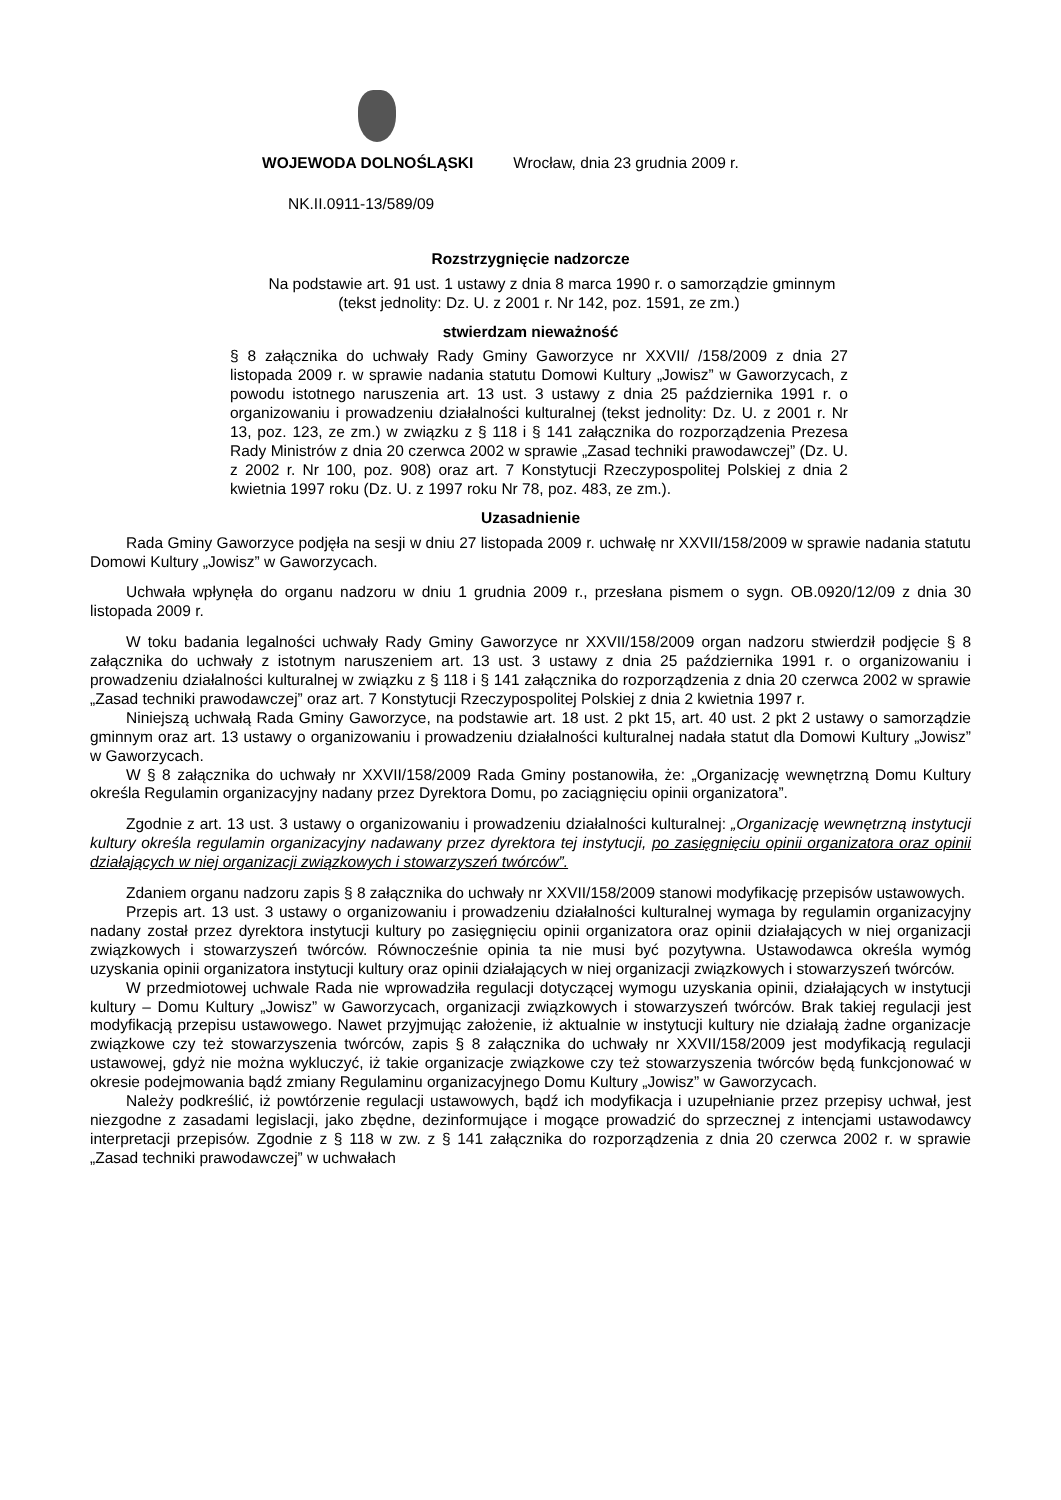WOJEWODA DOLNOŚLĄSKI Wrocław, dnia 23 grudnia 2009 r.
NK.II.0911-13/589/09
Rozstrzygnięcie nadzorcze
Na podstawie art. 91 ust. 1 ustawy z dnia 8 marca 1990 r. o samorządzie gminnym (tekst jednolity: Dz. U. z 2001 r. Nr 142, poz. 1591, ze zm.)
stwierdzam nieważność
§ 8 załącznika do uchwały Rady Gminy Gaworzyce nr XXVII/ /158/2009 z dnia 27 listopada 2009 r. w sprawie nadania statutu Domowi Kultury „Jowisz” w Gaworzycach, z powodu istotnego naruszenia art. 13 ust. 3 ustawy z dnia 25 października 1991 r. o organizowaniu i prowadzeniu działalności kulturalnej (tekst jednolity: Dz. U. z 2001 r. Nr 13, poz. 123, ze zm.) w związku z § 118 i § 141 załącznika do rozporządzenia Prezesa Rady Ministrów z dnia 20 czerwca 2002 w sprawie „Zasad techniki prawodawczej” (Dz. U. z 2002 r. Nr 100, poz. 908) oraz art. 7 Konstytucji Rzeczypospolitej Polskiej z dnia 2 kwietnia 1997 roku (Dz. U. z 1997 roku Nr 78, poz. 483, ze zm.).
Uzasadnienie
Rada Gminy Gaworzyce podjęła na sesji w dniu 27 listopada 2009 r. uchwałę nr XXVII/158/2009 w sprawie nadania statutu Domowi Kultury „Jowisz” w Gaworzycach.
Uchwała wpłynęła do organu nadzoru w dniu 1 grudnia 2009 r., przesłana pismem o sygn. OB.0920/12/09 z dnia 30 listopada 2009 r.
W toku badania legalności uchwały Rady Gminy Gaworzyce nr XXVII/158/2009 organ nadzoru stwierdził podjęcie § 8 załącznika do uchwały z istotnym naruszeniem art. 13 ust. 3 ustawy z dnia 25 października 1991 r. o organizowaniu i prowadzeniu działalności kulturalnej w związku z § 118 i § 141 załącznika do rozporządzenia z dnia 20 czerwca 2002 w sprawie „Zasad techniki prawodawczej” oraz art. 7 Konstytucji Rzeczypospolitej Polskiej z dnia 2 kwietnia 1997 r.
Niniejszą uchwałą Rada Gminy Gaworzyce, na podstawie art. 18 ust. 2 pkt 15, art. 40 ust. 2 pkt 2 ustawy o samorządzie gminnym oraz art. 13 ustawy o organizowaniu i prowadzeniu działalności kulturalnej nadała statut dla Domowi Kultury „Jowisz” w Gaworzycach.
W § 8 załącznika do uchwały nr XXVII/158/2009 Rada Gminy postanowiła, że: „Organizację wewnętrzną Domu Kultury określa Regulamin organizacyjny nadany przez Dyrektora Domu, po zaciągnięciu opinii organizatora”.
Zgodnie z art. 13 ust. 3 ustawy o organizowaniu i prowadzeniu działalności kulturalnej: „Organizację wewnętrzną instytucji kultury określa regulamin organizacyjny nadawany przez dyrektora tej instytucji, po zasięgnięciu opinii organizatora oraz opinii działających w niej organizacji związkowych i stowarzyszeń twórców”.
Zdaniem organu nadzoru zapis § 8 załącznika do uchwały nr XXVII/158/2009 stanowi modyfikację przepisów ustawowych.
Przepis art. 13 ust. 3 ustawy o organizowaniu i prowadzeniu działalności kulturalnej wymaga by regulamin organizacyjny nadany został przez dyrektora instytucji kultury po zasięgnięciu opinii organizatora oraz opinii działających w niej organizacji związkowych i stowarzyszeń twórców. Równocześnie opinia ta nie musi być pozytywna. Ustawodawca określa wymóg uzyskania opinii organizatora instytucji kultury oraz opinii działających w niej organizacji związkowych i stowarzyszeń twórców.
W przedmiotowej uchwale Rada nie wprowadziła regulacji dotyczącej wymogu uzyskania opinii, działających w instytucji kultury – Domu Kultury „Jowisz” w Gaworzycach, organizacji związkowych i stowarzyszeń twórców. Brak takiej regulacji jest modyfikacją przepisu ustawowego. Nawet przyjmując założenie, iż aktualnie w instytucji kultury nie działają żadne organizacje związkowe czy też stowarzyszenia twórców, zapis § 8 załącznika do uchwały nr XXVII/158/2009 jest modyfikacją regulacji ustawowej, gdyż nie można wykluczyć, iż takie organizacje związkowe czy też stowarzyszenia twórców będą funkcjonować w okresie podejmowania bądź zmiany Regulaminu organizacyjnego Domu Kultury „Jowisz” w Gaworzycach.
Należy podkreślić, iż powtórzenie regulacji ustawowych, bądź ich modyfikacja i uzupełnianie przez przepisy uchwał, jest niezgodne z zasadami legislacji, jako zbędne, dezinformujące i mogące prowadzić do sprzecznej z intencjami ustawodawcy interpretacji przepisów. Zgodnie z § 118 w zw. z § 141 załącznika do rozporządzenia z dnia 20 czerwca 2002 r. w sprawie „Zasad techniki prawodawczej” w uchwałach